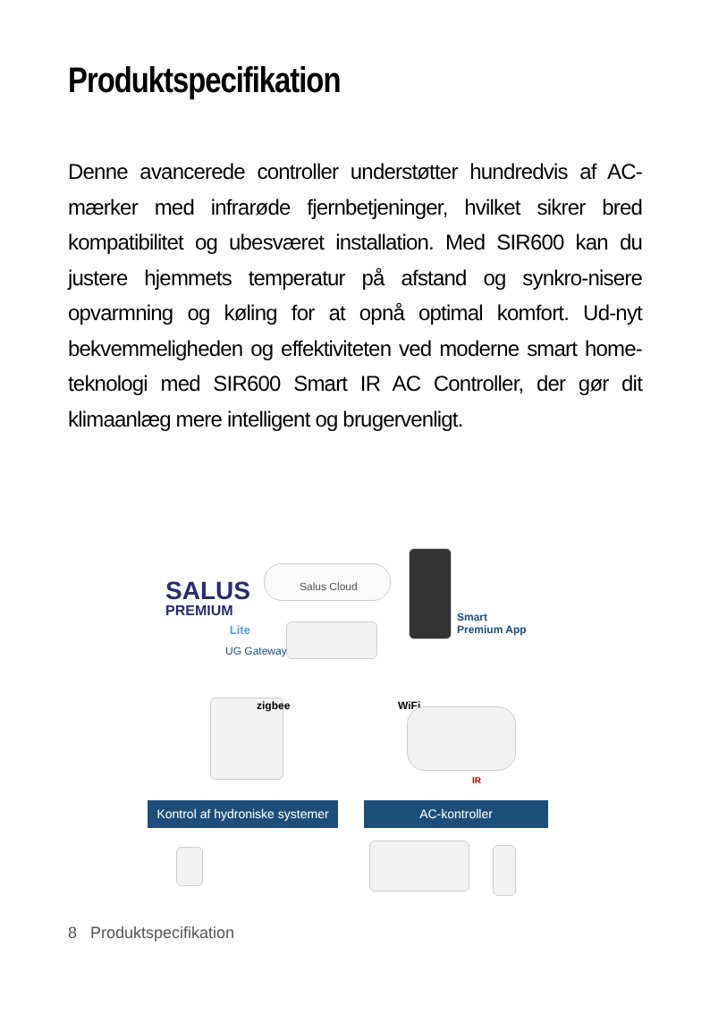Produktspecifikation
Denne avancerede controller understøtter hundredvis af AC-mærker med infrarøde fjernbetjeninger, hvilket sikrer bred kompatibilitet og ubesværet installation. Med SIR600 kan du justere hjemmets temperatur på afstand og synkro-nisere opvarmning og køling for at opnå optimal komfort. Ud-nyt bekvemmeligheden og effektiviteten ved moderne smart home-teknologi med SIR600 Smart IR AC Controller, der gør dit klimaanlæg mere intelligent og brugervenligt.
SALUS
PREMIUM
Lite
Salus Cloud
UG Gateway
Smart
Premium App
zigbee WiFi
IR
Kontrol af hydroniske systemer
AC-kontroller
8 Produktspecifikation